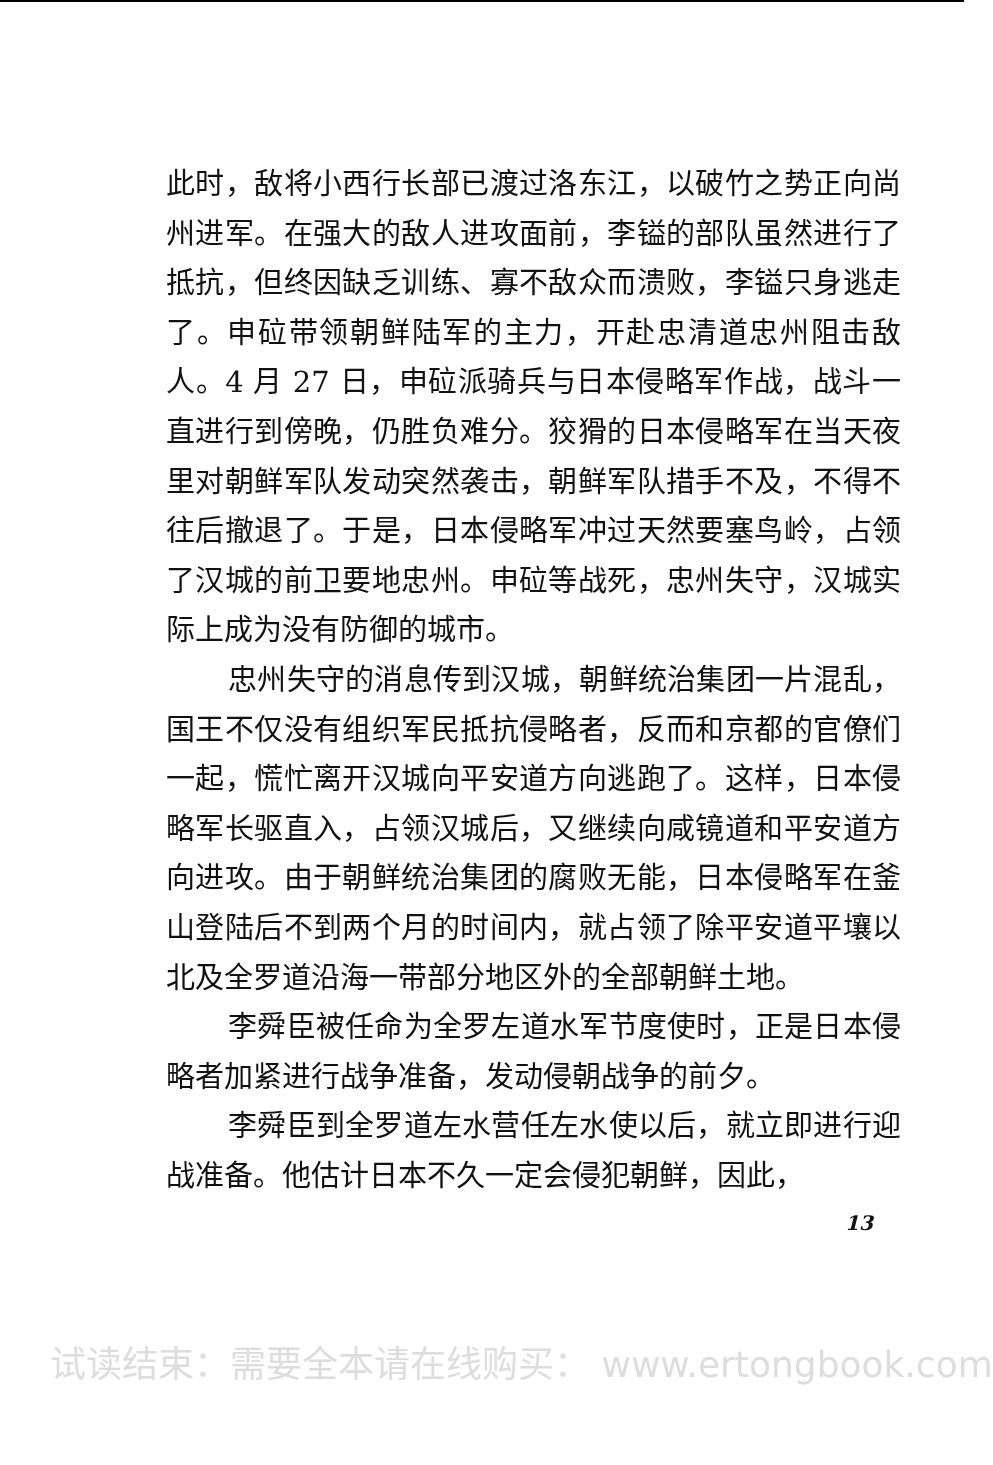此时，敌将小西行长部已渡过洛东江，以破竹之势正向尚州进军。在强大的敌人进攻面前，李镒的部队虽然进行了抵抗，但终因缺乏训练、寡不敌众而溃败，李镒只身逃走了。申砬带领朝鲜陆军的主力，开赴忠清道忠州阻击敌人。4 月 27 日，申砬派骑兵与日本侵略军作战，战斗一直进行到傍晚，仍胜负难分。狡猾的日本侵略军在当天夜里对朝鲜军队发动突然袭击，朝鲜军队措手不及，不得不往后撤退了。于是，日本侵略军冲过天然要塞鸟岭，占领了汉城的前卫要地忠州。申砬等战死，忠州失守，汉城实际上成为没有防御的城市。
忠州失守的消息传到汉城，朝鲜统治集团一片混乱，国王不仅没有组织军民抵抗侵略者，反而和京都的官僚们一起，慌忙离开汉城向平安道方向逃跑了。这样，日本侵略军长驱直入，占领汉城后，又继续向咸镜道和平安道方向进攻。由于朝鲜统治集团的腐败无能，日本侵略军在釜山登陆后不到两个月的时间内，就占领了除平安道平壤以北及全罗道沿海一带部分地区外的全部朝鲜土地。
李舜臣被任命为全罗左道水军节度使时，正是日本侵略者加紧进行战争准备，发动侵朝战争的前夕。
李舜臣到全罗道左水营任左水使以后，就立即进行迎战准备。他估计日本不久一定会侵犯朝鲜，因此，
13
试读结束：需要全本请在线购买： www.ertongbook.com